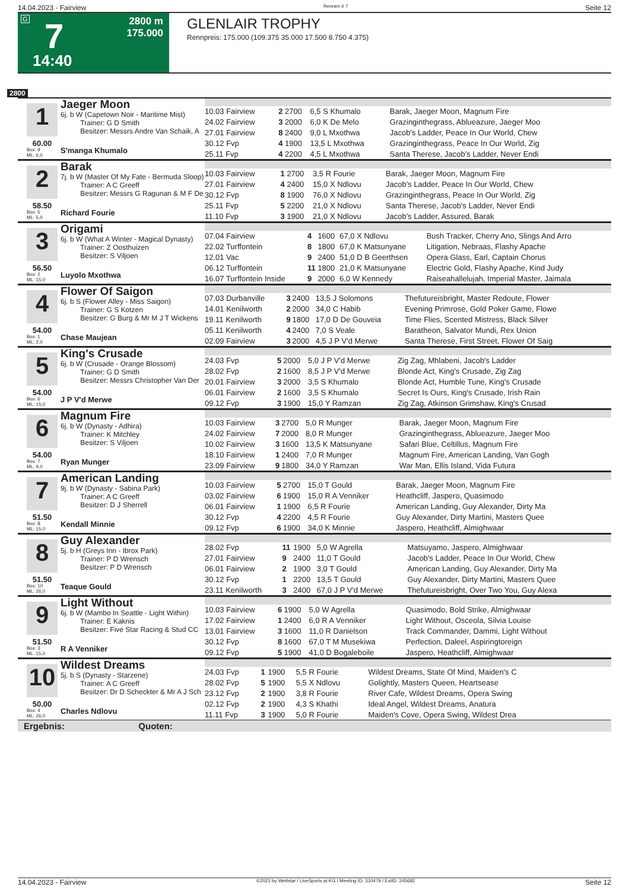14.04.2023 - Fairview Rennen # 7 Seite 12
G 7
2800 m
175.000
14:40
GLENLAIR TROPHY
Rennpreis: 175.000 (109.375 35.000 17.500 8.750 4.375)
2800
1
60.00
Box: 9
ML: 6,0
Jaeger Moon
6j. b W (Capetown Noir - Maritime Mist)
Trainer: G D Smith
Besitzer: Messrs Andre Van Schaik, A
S'manga Khumalo
| 10.03 Fairview | 2 | 2700 | 6,5 S Khumalo | Barak, Jaeger Moon, Magnum Fire |
| 24.02 Fairview | 3 | 2000 | 6,0 K De Melo | Grazinginthegrass, Ablueazure, Jaeger Moo |
| 27.01 Fairview | 8 | 2400 | 9,0 L Mxothwa | Jacob's Ladder, Peace In Our World, Chew |
| 30.12 Fvp | 4 | 1900 | 13,5 L Mxothwa | Grazinginthegrass, Peace In Our World, Zig |
| 25.11 Fvp | 4 | 2200 | 4,5 L Mxothwa | Santa Therese, Jacob's Ladder, Never Endi |
2
58.50
Box: 5
ML: 5,0
Barak
7j. b W (Master Of My Fate - Bermuda Sloop)
Trainer: A C Greeff
Besitzer: Messrs G Ragunan & M F De
Richard Fourie
| 10.03 Fairview | 1 | 2700 | 3,5 R Fourie | Barak, Jaeger Moon, Magnum Fire |
| 27.01 Fairview | 4 | 2400 | 15,0 X Ndlovu | Jacob's Ladder, Peace In Our World, Chew |
| 30.12 Fvp | 8 | 1900 | 76,0 X Ndlovu | Grazinginthegrass, Peace In Our World, Zig |
| 25.11 Fvp | 5 | 2200 | 21,0 X Ndlovu | Santa Therese, Jacob's Ladder, Never Endi |
| 11.10 Fvp | 3 | 1900 | 21,0 X Ndlovu | Jacob's Ladder, Assured, Barak |
3
56.50
Box: 2
ML: 15,0
Origami
6j. b W (What A Winter - Magical Dynasty)
Trainer: Z Oosthuizen
Besitzer: S Viljoen
Luyolo Mxothwa
| 07.04 Fairview | 4 | 1600 | 67,0 X Ndlovu | Bush Tracker, Cherry Ano, Slings And Arro |
| 22.02 Turffontein | 8 | 1800 | 67,0 K Matsunyane | Litigation, Nebraas, Flashy Apache |
| 12.01 Vac | 9 | 2400 | 51,0 D B Geerthsen | Opera Glass, Earl, Captain Chorus |
| 06.12 Turffontein | 11 | 1800 | 21,0 K Matsunyane | Electric Gold, Flashy Apache, Kind Judy |
| 16.07 Turffontein Inside | 9 | 2000 | 6,0 W Kennedy | Raiseahallelujah, Imperial Master, Jaimala |
4
54.00
Box: 1
ML: 2,0
Flower Of Saigon
6j. b S (Flower Alley - Miss Saigon)
Trainer: G S Kotzen
Besitzer: G Burg & Mr M J T Wickens
Chase Maujean
| 07.03 Durbanville | 3 | 2400 | 13,5 J Solomons | Thefutureisbright, Master Redoute, Flower |
| 14.01 Kenilworth | 2 | 2000 | 34,0 C Habib | Evening Primrose, Gold Poker Game, Flowe |
| 19.11 Kenilworth | 9 | 1800 | 17,0 D De Gouveia | Time Flies, Scented Mistress, Black Silver |
| 05.11 Kenilworth | 4 | 2400 | 7,0 S Veale | Baratheon, Salvator Mundi, Rex Union |
| 02.09 Fairview | 3 | 2000 | 4,5 J P V'd Merwe | Santa Therese, First Street, Flower Of Saig |
5
54.00
Box: 6
ML: 15,0
King's Crusade
6j. b W (Crusade - Orange Blossom)
Trainer: G D Smith
Besitzer: Messrs Christopher Van Der
J P V'd Merwe
| 24.03 Fvp | 5 | 2000 | 5,0 J P V'd Merwe | Zig Zag, Mhlabeni, Jacob's Ladder |
| 28.02 Fvp | 2 | 1600 | 8,5 J P V'd Merwe | Blonde Act, King's Crusade, Zig Zag |
| 20.01 Fairview | 3 | 2000 | 3,5 S Khumalo | Blonde Act, Humble Tune, King's Crusade |
| 06.01 Fairview | 2 | 1600 | 3,5 S Khumalo | Secret Is Ours, King's Crusade, Irish Rain |
| 09.12 Fvp | 3 | 1900 | 15,0 Y Ramzan | Zig Zag, Atkinson Grimshaw, King's Crusad |
6
54.00
Box: 7
ML: 9,0
Magnum Fire
6j. b W (Dynasty - Adhira)
Trainer: K Mitchley
Besitzer: S Viljoen
Ryan Munger
| 10.03 Fairview | 3 | 2700 | 5,0 R Munger | Barak, Jaeger Moon, Magnum Fire |
| 24.02 Fairview | 7 | 2000 | 8,0 R Munger | Grazinginthegrass, Ablueazure, Jaeger Moo |
| 10.02 Fairview | 3 | 1600 | 13,5 K Matsunyane | Safari Blue, Celtillus, Magnum Fire |
| 18.10 Fairview | 1 | 2400 | 7,0 R Munger | Magnum Fire, American Landing, Van Gogh |
| 23.09 Fairview | 9 | 1800 | 34,0 Y Ramzan | War Man, Ellis Island, Vida Futura |
7
51.50
Box: 8
ML: 15,0
American Landing
9j. b W (Dynasty - Sabina Park)
Trainer: A C Greeff
Besitzer: D J Sherrell
Kendall Minnie
| 10.03 Fairview | 5 | 2700 | 15,0 T Gould | Barak, Jaeger Moon, Magnum Fire |
| 03.02 Fairview | 6 | 1900 | 15,0 R A Venniker | Heathcliff, Jaspero, Quasimodo |
| 06.01 Fairview | 1 | 1900 | 6,5 R Fourie | American Landing, Guy Alexander, Dirty Ma |
| 30.12 Fvp | 4 | 2200 | 4,5 R Fourie | Guy Alexander, Dirty Martini, Masters Quee |
| 09.12 Fvp | 6 | 1900 | 34,0 K Minnie | Jaspero, Heathcliff, Almighwaar |
8
51.50
Box: 10
ML: 26,0
Guy Alexander
5j. b H (Greys Inn - Ibrox Park)
Trainer: P D Wrensch
Besitzer: P D Wrensch
Teaque Gould
| 28.02 Fvp | 11 | 1900 | 5,0 W Agrella | Matsuyamo, Jaspero, Almighwaar |
| 27.01 Fairview | 9 | 2400 | 11,0 T Gould | Jacob's Ladder, Peace In Our World, Chew |
| 06.01 Fairview | 2 | 1900 | 3,0 T Gould | American Landing, Guy Alexander, Dirty Ma |
| 30.12 Fvp | 1 | 2200 | 13,5 T Gould | Guy Alexander, Dirty Martini, Masters Quee |
| 23.11 Kenilworth | 3 | 2400 | 67,0 J P V'd Merwe | Thefutureisbright, Over Two You, Guy Alexa |
9
51.50
Box: 3
ML: 15,0
Light Without
6j. b W (Mambo In Seattle - Light Within)
Trainer: E Kaknis
Besitzer: Five Star Racing & Stud CC
R A Venniker
| 10.03 Fairview | 6 | 1900 | 5,0 W Agrella | Quasimodo, Bold Strike, Almighwaar |
| 17.02 Fairview | 1 | 2400 | 6,0 R A Venniker | Light Without, Osceola, Silvia Louise |
| 13.01 Fairview | 3 | 1600 | 11,0 R Danielson | Track Commander, Dammi, Light Without |
| 30.12 Fvp | 8 | 1600 | 67,0 T M Musekiwa | Perfection, Daleel, Aspiringtoreign |
| 09.12 Fvp | 5 | 1900 | 41,0 D Bogaleboile | Jaspero, Heathcliff, Almighwaar |
10
50.00
Box: 4
ML: 26,0
Wildest Dreams
5j. b S (Dynasty - Starzene)
Trainer: A C Greeff
Besitzer: Dr D Scheckter & Mr A J Sch
Charles Ndlovu
| 24.03 Fvp | 1 | 1900 | 5,5 R Fourie | Wildest Dreams, State Of Mind, Maiden's C |
| 28.02 Fvp | 5 | 1900 | 5,5 X Ndlovu | Golightly, Masters Queen, Heartsease |
| 23.12 Fvp | 2 | 1900 | 3,8 R Fourie | River Cafe, Wildest Dreams, Opera Swing |
| 02.12 Fvp | 2 | 1900 | 4,3 S Khathi | Ideal Angel, Wildest Dreams, Anatura |
| 11.11 Fvp | 3 | 1900 | 5,0 R Fourie | Maiden's Cove, Opera Swing, Wildest Drea |
Ergebnis: Quoten:
14.04.2023 - Fairview ©2023 by Wettstar / LiveSports.at KG / Meeting ID: 310479 / ExtID: 245682 Seite 12